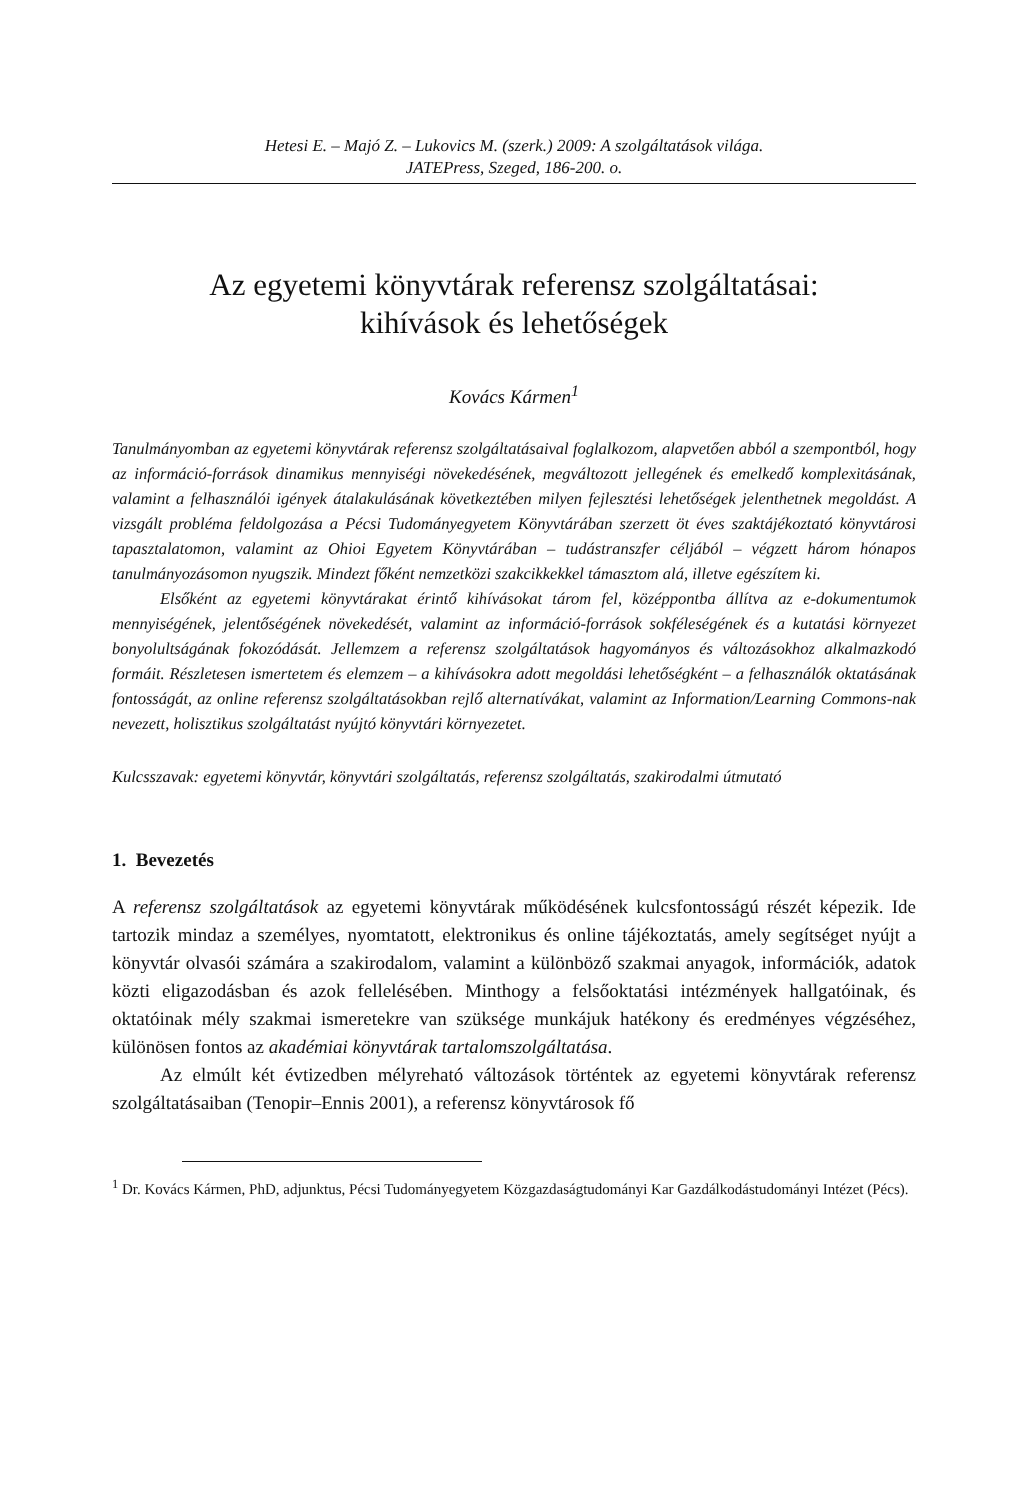Hetesi E. – Majó Z. – Lukovics M. (szerk.) 2009: A szolgáltatások világa.
JATEPress, Szeged, 186-200. o.
Az egyetemi könyvtárak referensz szolgáltatásai:
kihívások és lehetőségek
Kovács Kármen<sup>1</sup>
Tanulmányomban az egyetemi könyvtárak referensz szolgáltatásaival foglalkozom, alapvető­en abból a szempontból, hogy az információ-források dinamikus mennyiségi növekedésének, megváltozott jellegének és emelkedő komplexitásának, valamint a felhasználói igények átala­kulásának következtében milyen fejlesztési lehetőségek jelenthetnek megoldást. A vizsgált probléma feldolgozása a Pécsi Tudományegyetem Könyvtárában szerzett öt éves szaktájékoz­tató könyvtárosi tapasztalatomon, valamint az Ohioi Egyetem Könyvtárában – tudástranszfer céljából – végzett három hónapos tanulmányozásomon nyugszik. Mindezt főként nemzetközi szakcikkekkel támasztom alá, illetve egészítem ki.
Elsőként az egyetemi könyvtárakat érintő kihívásokat tárom fel, középpontba állítva az e-dokumentumok mennyiségének, jelentőségének növekedését, valamint az információ-források sokféleségének és a kutatási környezet bonyolultságának fokozódását. Jellemzem a referensz szolgáltatások hagyományos és változásokhoz alkalmazkodó formáit. Részletesen ismertetem és elemzem – a kihívásokra adott megoldási lehetőségként – a felhasználók okta­tásának fontosságát, az online referensz szolgáltatásokban rejlő alternatívákat, valamint az Information/Learning Commons-nak nevezett, holisztikus szolgáltatást nyújtó könyvtári kör­nyezetet.
Kulcsszavak: egyetemi könyvtár, könyvtári szolgáltatás, referensz szolgáltatás, szakirodalmi útmutató
1. Bevezetés
A referensz szolgáltatások az egyetemi könyvtárak működésének kulcsfontosságú részét képezik. Ide tartozik mindaz a személyes, nyomtatott, elektronikus és online tájékoztatás, amely segítséget nyújt a könyvtár olvasói számára a szakirodalom, va­lamint a különböző szakmai anyagok, információk, adatok közti eligazodásban és azok fellelésében. Minthogy a felsőoktatási intézmények hallgatóinak, és oktatóinak mély szakmai ismeretekre van szüksége munkájuk hatékony és eredményes végzé­séhez, különösen fontos az akadémiai könyvtárak tartalomszolgáltatása.
Az elmúlt két évtizedben mélyreható változások történtek az egyetemi könyv­tárak referensz szolgáltatásaiban (Tenopir–Ennis 2001), a referensz könyvtárosok fő
<sup>1</sup> Dr. Kovács Kármen, PhD, adjunktus, Pécsi Tudományegyetem Közgazdaságtudományi Kar Gazdálkodástudományi Intézet (Pécs).